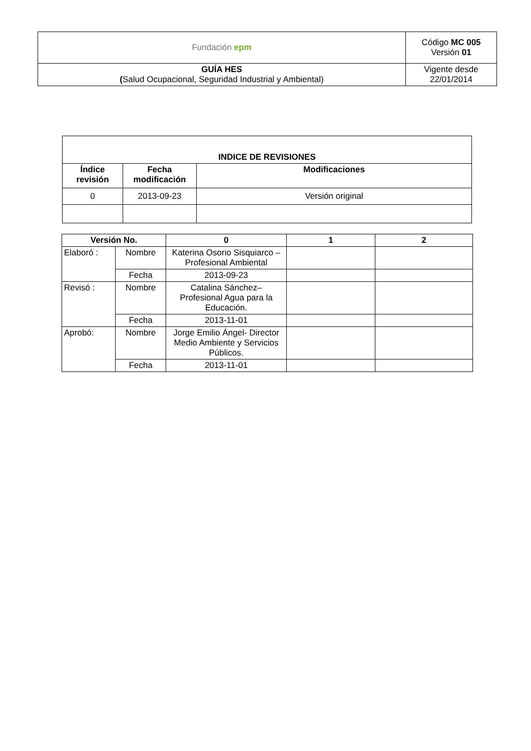| Fundación epm | Código MC 005 Versión 01 |
| GUÍA HES ( Salud Ocupacional, Seguridad Industrial y Ambiental) | Vigente desde 22/01/2014 |
| INDICE DE REVISIONES | | |
| --- | --- | --- |
| Índice revisión | Fecha modificación | Modificaciones |
| 0 | 2013-09-23 | Versión original |
| Versión No. | | 0 | 1 | 2 |
| --- | --- | --- | --- | --- |
| Elaboró : | Nombre | Katerina Osorio Sisquiarco – Profesional Ambiental | | |
| | Fecha | 2013-09-23 | | |
| Revisó : | Nombre | Catalina Sánchez– Profesional Agua para la Educación. | | |
| | Fecha | 2013-11-01 | | |
| Aprobó: | Nombre | Jorge Emilio Ángel- Director Medio Ambiente y Servicios Públicos. | | |
| | Fecha | 2013-11-01 | | |